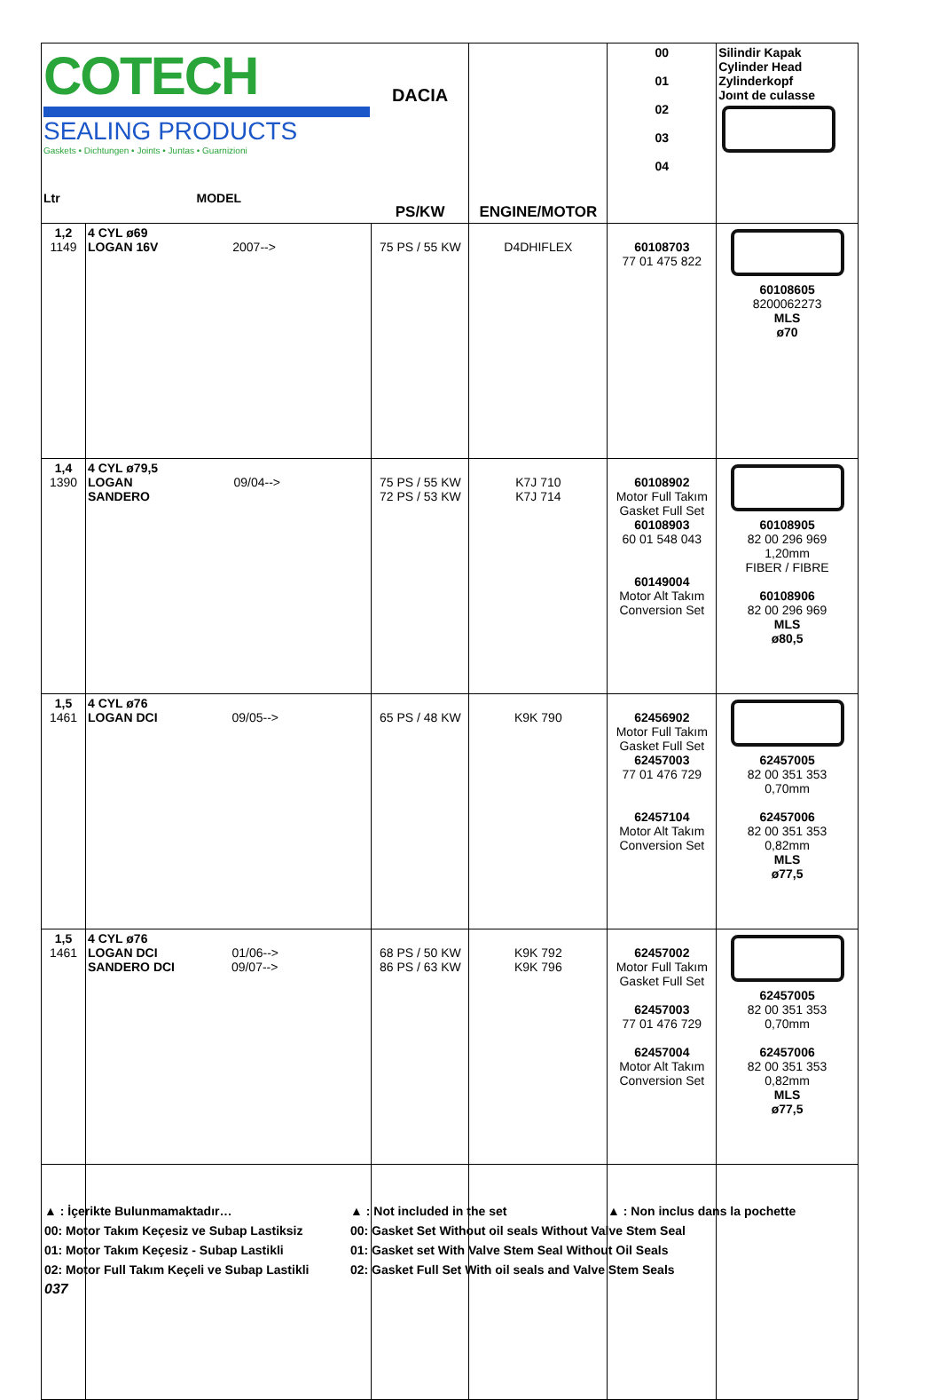| COTECH SEALING PRODUCTS Gaskets • Dichtungen • Joints • Juntas • Guarnizioni Ltr MODEL | | DACIA PS/KW | ENGINE/MOTOR | 00 01 02 03 04 | Silindir Kapak Cylinder Head Zylinderkopf Joınt de culasse |
| 1,2 1149 | 4 CYL ø69 LOGAN 16V 2007--> | 75 PS / 55 KW | D4DHIFLEX | 60108703 77 01 475 822 | 60108605 8200062273 MLS ø70 |
| 1,4 1390 | 4 CYL ø79,5 LOGAN 09/04--> SANDERO | 75 PS / 55 KW 72 PS / 53 KW | K7J 710 K7J 714 | 60108902 Motor Full Takım Gasket Full Set 60108903 60 01 548 043 60149004 Motor Alt Takım Conversion Set | 60108905 82 00 296 969 1,20mm FIBER / FIBRE 60108906 82 00 296 969 MLS ø80,5 |
| 1,5 1461 | 4 CYL ø76 LOGAN DCI 09/05--> | 65 PS / 48 KW | K9K 790 | 62456902 Motor Full Takım Gasket Full Set 62457003 77 01 476 729 62457104 Motor Alt Takım Conversion Set | 62457005 82 00 351 353 0,70mm 62457006 82 00 351 353 0,82mm MLS ø77,5 |
| 1,5 1461 | 4 CYL ø76 LOGAN DCI 01/06--> SANDERO DCI 09/07--> | 68 PS / 50 KW 86 PS / 63 KW | K9K 792 K9K 796 | 62457002 Motor Full Takım Gasket Full Set 62457003 77 01 476 729 62457004 Motor Alt Takım Conversion Set | 62457005 82 00 351 353 0,70mm 62457006 82 00 351 353 0,82mm MLS ø77,5 |
▲ : İçerikte Bulunmamaktadır… ▲ : Not included in the set ▲ : Non inclus dans la pochette
00: Motor Takım Keçesiz ve Subap Lastiksiz 00: Gasket Set Without oil seals Without Valve Stem Seal
01: Motor Takım Keçesiz - Subap Lastikli 01: Gasket set With Valve Stem Seal Without Oil Seals
02: Motor Full Takım Keçeli ve Subap Lastikli 02: Gasket Full Set With oil seals and Valve Stem Seals
037